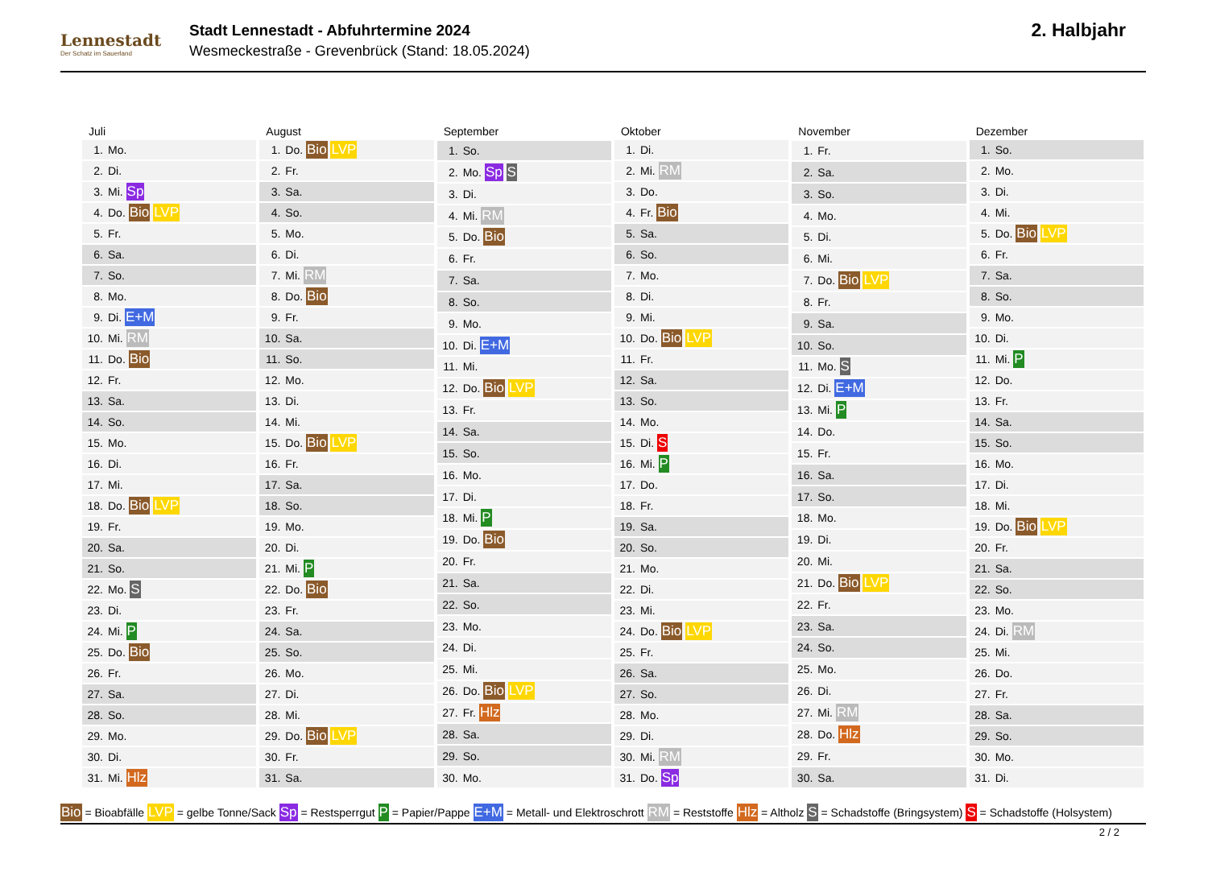Lennestadt
Der Schatz im Sauerland
Stadt Lennestadt - Abfuhrtermine 2024
Wesmeckestraße - Grevenbrück (Stand: 18.05.2024)
2. Halbjahr
| Juli | |
| --- | --- |
| 1. | Mo. |
| 2. | Di. |
| 3. | Mi. Sp |
| 4. | Do. Bio LVP |
| 5. | Fr. |
| 6. | Sa. |
| 7. | So. |
| 8. | Mo. |
| 9. | Di. E+M |
| 10. | Mi. RM |
| 11. | Do. Bio |
| 12. | Fr. |
| 13. | Sa. |
| 14. | So. |
| 15. | Mo. |
| 16. | Di. |
| 17. | Mi. |
| 18. | Do. Bio LVP |
| 19. | Fr. |
| 20. | Sa. |
| 21. | So. |
| 22. | Mo. S |
| 23. | Di. |
| 24. | Mi. P |
| 25. | Do. Bio |
| 26. | Fr. |
| 27. | Sa. |
| 28. | So. |
| 29. | Mo. |
| 30. | Di. |
| 31. | Mi. Hlz |
| August | |
| --- | --- |
| 1. | Do. Bio LVP |
| 2. | Fr. |
| 3. | Sa. |
| 4. | So. |
| 5. | Mo. |
| 6. | Di. |
| 7. | Mi. RM |
| 8. | Do. Bio |
| 9. | Fr. |
| 10. | Sa. |
| 11. | So. |
| 12. | Mo. |
| 13. | Di. |
| 14. | Mi. |
| 15. | Do. Bio LVP |
| 16. | Fr. |
| 17. | Sa. |
| 18. | So. |
| 19. | Mo. |
| 20. | Di. |
| 21. | Mi. P |
| 22. | Do. Bio |
| 23. | Fr. |
| 24. | Sa. |
| 25. | So. |
| 26. | Mo. |
| 27. | Di. |
| 28. | Mi. |
| 29. | Do. Bio LVP |
| 30. | Fr. |
| 31. | Sa. |
| September | |
| --- | --- |
| 1. | So. |
| 2. | Mo. Sp S |
| 3. | Di. |
| 4. | Mi. RM |
| 5. | Do. Bio |
| 6. | Fr. |
| 7. | Sa. |
| 8. | So. |
| 9. | Mo. |
| 10. | Di. E+M |
| 11. | Mi. |
| 12. | Do. Bio LVP |
| 13. | Fr. |
| 14. | Sa. |
| 15. | So. |
| 16. | Mo. |
| 17. | Di. |
| 18. | Mi. P |
| 19. | Do. Bio |
| 20. | Fr. |
| 21. | Sa. |
| 22. | So. |
| 23. | Mo. |
| 24. | Di. |
| 25. | Mi. |
| 26. | Do. Bio LVP |
| 27. | Fr. Hlz |
| 28. | Sa. |
| 29. | So. |
| 30. | Mo. |
| Oktober | |
| --- | --- |
| 1. | Di. |
| 2. | Mi. RM |
| 3. | Do. |
| 4. | Fr. Bio |
| 5. | Sa. |
| 6. | So. |
| 7. | Mo. |
| 8. | Di. |
| 9. | Mi. |
| 10. | Do. Bio LVP |
| 11. | Fr. |
| 12. | Sa. |
| 13. | So. |
| 14. | Mo. |
| 15. | Di. S |
| 16. | Mi. P |
| 17. | Do. |
| 18. | Fr. |
| 19. | Sa. |
| 20. | So. |
| 21. | Mo. |
| 22. | Di. |
| 23. | Mi. |
| 24. | Do. Bio LVP |
| 25. | Fr. |
| 26. | Sa. |
| 27. | So. |
| 28. | Mo. |
| 29. | Di. |
| 30. | Mi. RM |
| 31. | Do. Sp |
| November | |
| --- | --- |
| 1. | Fr. |
| 2. | Sa. |
| 3. | So. |
| 4. | Mo. |
| 5. | Di. |
| 6. | Mi. |
| 7. | Do. Bio LVP |
| 8. | Fr. |
| 9. | Sa. |
| 10. | So. |
| 11. | Mo. S |
| 12. | Di. E+M |
| 13. | Mi. P |
| 14. | Do. |
| 15. | Fr. |
| 16. | Sa. |
| 17. | So. |
| 18. | Mo. |
| 19. | Di. |
| 20. | Mi. |
| 21. | Do. Bio LVP |
| 22. | Fr. |
| 23. | Sa. |
| 24. | So. |
| 25. | Mo. |
| 26. | Di. |
| 27. | Mi. RM |
| 28. | Do. Hlz |
| 29. | Fr. |
| 30. | Sa. |
| Dezember | |
| --- | --- |
| 1. | So. |
| 2. | Mo. |
| 3. | Di. |
| 4. | Mi. |
| 5. | Do. Bio LVP |
| 6. | Fr. |
| 7. | Sa. |
| 8. | So. |
| 9. | Mo. |
| 10. | Di. |
| 11. | Mi. P |
| 12. | Do. |
| 13. | Fr. |
| 14. | Sa. |
| 15. | So. |
| 16. | Mo. |
| 17. | Di. |
| 18. | Mi. |
| 19. | Do. Bio LVP |
| 20. | Fr. |
| 21. | Sa. |
| 22. | So. |
| 23. | Mo. |
| 24. | Di. RM |
| 25. | Mi. |
| 26. | Do. |
| 27. | Fr. |
| 28. | Sa. |
| 29. | So. |
| 30. | Mo. |
| 31. | Di. |
Bio = Bioabfälle LVP = gelbe Tonne/Sack Sp = Restsperrgut P = Papier/Pappe E+M = Metall- und Elektroschrott RM = Reststoffe Hlz = Altholz S = Schadstoffe (Bringsystem) S = Schadstoffe (Holsystem)
2 / 2